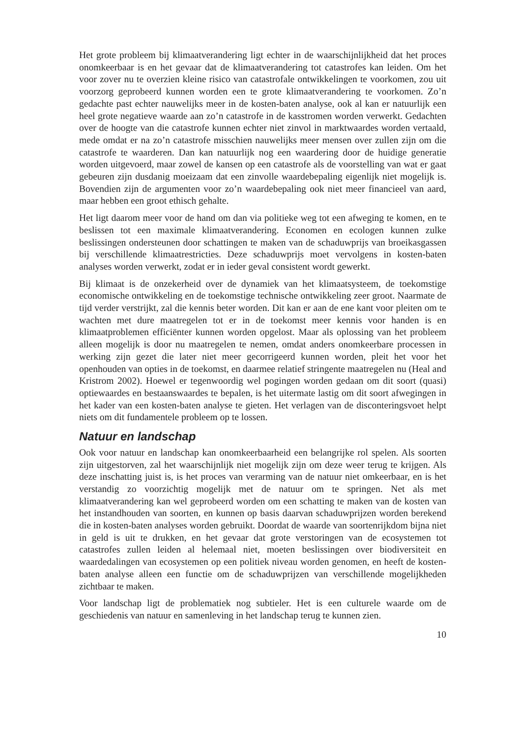Het grote probleem bij klimaatverandering ligt echter in de waarschijnlijkheid dat het proces onomkeerbaar is en het gevaar dat de klimaatverandering tot catastrofes kan leiden. Om het voor zover nu te overzien kleine risico van catastrofale ontwikkelingen te voorkomen, zou uit voorzorg geprobeerd kunnen worden een te grote klimaatverandering te voorkomen. Zo’n gedachte past echter nauwelijks meer in de kosten-baten analyse, ook al kan er natuurlijk een heel grote negatieve waarde aan zo’n catastrofe in de kasstromen worden verwerkt. Gedachten over de hoogte van die catastrofe kunnen echter niet zinvol in marktwaardes worden vertaald, mede omdat er na zo’n catastrofe misschien nauwelijks meer mensen over zullen zijn om die catastrofe te waarderen. Dan kan natuurlijk nog een waardering door de huidige generatie worden uitgevoerd, maar zowel de kansen op een catastrofe als de voorstelling van wat er gaat gebeuren zijn dusdanig moeizaam dat een zinvolle waardebepaling eigenlijk niet mogelijk is. Bovendien zijn de argumenten voor zo’n waardebepaling ook niet meer financieel van aard, maar hebben een groot ethisch gehalte.
Het ligt daarom meer voor de hand om dan via politieke weg tot een afweging te komen, en te beslissen tot een maximale klimaatverandering. Economen en ecologen kunnen zulke beslissingen ondersteunen door schattingen te maken van de schaduwprijs van broeikasgassen bij verschillende klimaatrestricties. Deze schaduwprijs moet vervolgens in kosten-baten analyses worden verwerkt, zodat er in ieder geval consistent wordt gewerkt.
Bij klimaat is de onzekerheid over de dynamiek van het klimaatsysteem, de toekomstige economische ontwikkeling en de toekomstige technische ontwikkeling zeer groot. Naarmate de tijd verder verstrijkt, zal die kennis beter worden. Dit kan er aan de ene kant voor pleiten om te wachten met dure maatregelen tot er in de toekomst meer kennis voor handen is en klimaatproblemen efficiënter kunnen worden opgelost. Maar als oplossing van het probleem alleen mogelijk is door nu maatregelen te nemen, omdat anders onomkeerbare processen in werking zijn gezet die later niet meer gecorrigeerd kunnen worden, pleit het voor het openhouden van opties in de toekomst, en daarmee relatief stringente maatregelen nu (Heal and Kristrom 2002). Hoewel er tegenwoordig wel pogingen worden gedaan om dit soort (quasi) optiewaardes en bestaanswaardes te bepalen, is het uitermate lastig om dit soort afwegingen in het kader van een kosten-baten analyse te gieten. Het verlagen van de disconteringsvoet helpt niets om dit fundamentele probleem op te lossen.
Natuur en landschap
Ook voor natuur en landschap kan onomkeerbaarheid een belangrijke rol spelen. Als soorten zijn uitgestorven, zal het waarschijnlijk niet mogelijk zijn om deze weer terug te krijgen. Als deze inschatting juist is, is het proces van verarming van de natuur niet omkeerbaar, en is het verstandig zo voorzichtig mogelijk met de natuur om te springen. Net als met klimaatverandering kan wel geprobeerd worden om een schatting te maken van de kosten van het instandhouden van soorten, en kunnen op basis daarvan schaduwprijzen worden berekend die in kosten-baten analyses worden gebruikt. Doordat de waarde van soortenrijkdom bijna niet in geld is uit te drukken, en het gevaar dat grote verstoringen van de ecosystemen tot catastrofes zullen leiden al helemaal niet, moeten beslissingen over biodiversiteit en waardedalingen van ecosystemen op een politiek niveau worden genomen, en heeft de kosten-baten analyse alleen een functie om de schaduwprijzen van verschillende mogelijkheden zichtbaar te maken.
Voor landschap ligt de problematiek nog subtieler. Het is een culturele waarde om de geschiedenis van natuur en samenleving in het landschap terug te kunnen zien.
10